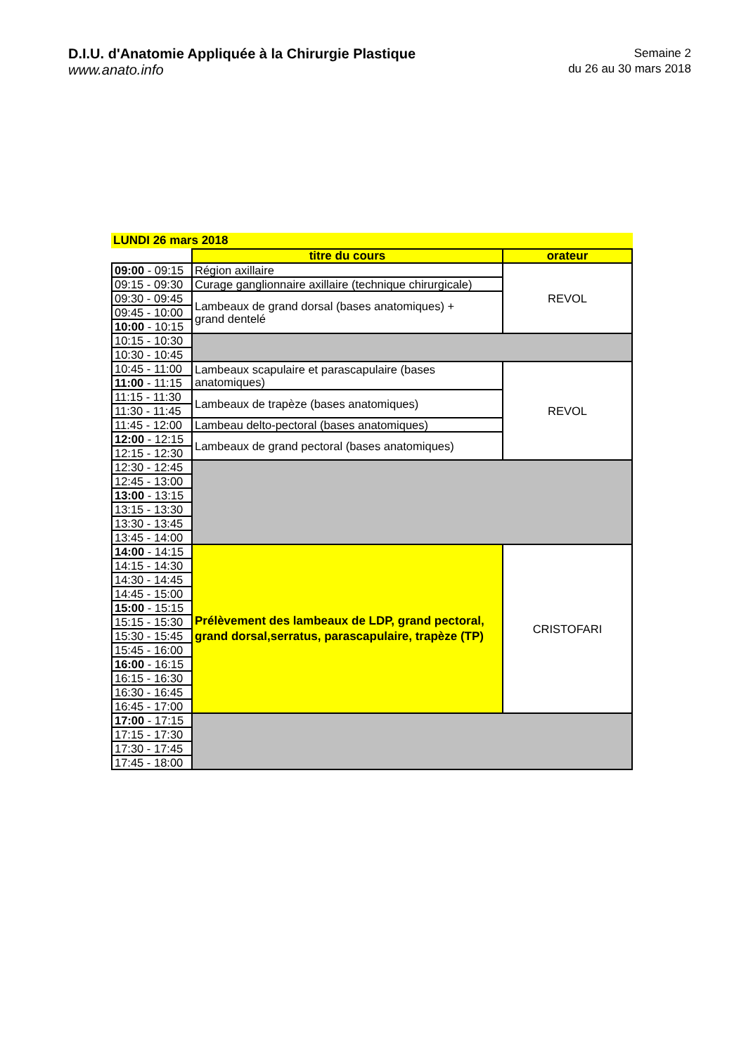D.I.U. d'Anatomie Appliquée à la Chirurgie Plastique
www.anato.info
Semaine 2
du 26 au 30 mars 2018
LUNDI 26 mars 2018
| | titre du cours | orateur |
| 09:00 - 09:15 | Région axillaire | REVOL |
| 09:15 - 09:30 | Curage ganglionnaire axillaire (technique chirurgicale) | |
| 09:30 - 09:45 | Lambeaux de grand dorsal (bases anatomiques) + grand dentelé | |
| 09:45 - 10:00 | | |
| 10:00 - 10:15 | | |
| 10:15 - 10:30 | | |
| 10:30 - 10:45 | | |
| 10:45 - 11:00 | Lambeaux scapulaire et parascapulaire (bases anatomiques) | REVOL |
| 11:00 - 11:15 | | |
| 11:15 - 11:30 | Lambeaux de trapèze (bases anatomiques) | |
| 11:30 - 11:45 | | |
| 11:45 - 12:00 | Lambeau delto-pectoral (bases anatomiques) | |
| 12:00 - 12:15 | Lambeaux de grand pectoral (bases anatomiques) | |
| 12:15 - 12:30 | | |
| 12:30 - 12:45 | | |
| 12:45 - 13:00 | | |
| 13:00 - 13:15 | | |
| 13:15 - 13:30 | | |
| 13:30 - 13:45 | | |
| 13:45 - 14:00 | | |
| 14:00 - 14:15 | Prélèvement des lambeaux de LDP, grand pectoral, grand dorsal,serratus, parascapulaire, trapèze (TP) | CRISTOFARI |
| 14:15 - 14:30 | | |
| 14:30 - 14:45 | | |
| 14:45 - 15:00 | | |
| 15:00 - 15:15 | | |
| 15:15 - 15:30 | | |
| 15:30 - 15:45 | | |
| 15:45 - 16:00 | | |
| 16:00 - 16:15 | | |
| 16:15 - 16:30 | | |
| 16:30 - 16:45 | | |
| 16:45 - 17:00 | | |
| 17:00 - 17:15 | | |
| 17:15 - 17:30 | | |
| 17:30 - 17:45 | | |
| 17:45 - 18:00 | | |